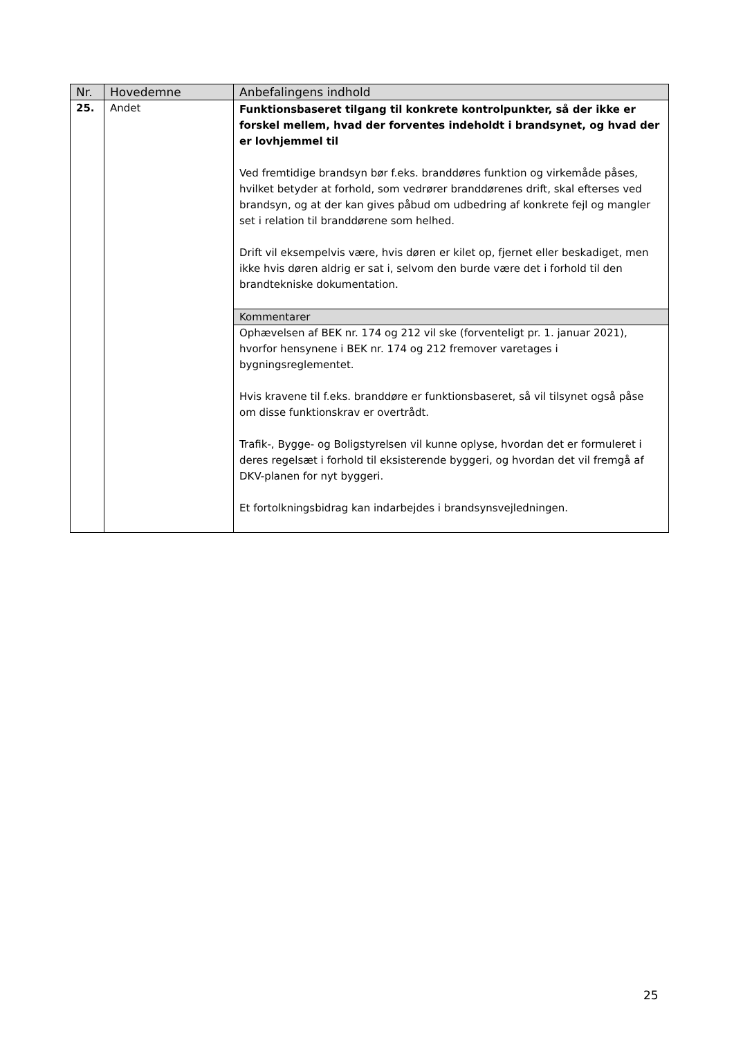| Nr. | Hovedemne | Anbefalingens indhold |
| --- | --- | --- |
| 25. | Andet | Funktionsbaseret tilgang til konkrete kontrolpunkter, så der ikke er forskel mellem, hvad der forventes indeholdt i brandsynet, og hvad der er lovhjemmel til Ved fremtidige brandsyn bør f.eks. branddøres funktion og virkemåde påses, hvilket betyder at forhold, som vedrører branddørenes drift, skal efterses ved brandsyn, og at der kan gives påbud om udbedring af konkrete fejl og mangler set i relation til branddørene som helhed. Drift vil eksempelvis være, hvis døren er kilet op, fjernet eller beskadiget, men ikke hvis døren aldrig er sat i, selvom den burde være det i forhold til den brandtekniske dokumentation. |
| | | Kommentarer |
| | | Ophævelsen af BEK nr. 174 og 212 vil ske (forventeligt pr. 1. januar 2021), hvorfor hensynene i BEK nr. 174 og 212 fremover varetages i bygningsreglementet. Hvis kravene til f.eks. branddøre er funktionsbaseret, så vil tilsynet også påse om disse funktionskrav er overtrådt. Trafik-, Bygge- og Boligstyrelsen vil kunne oplyse, hvordan det er formuleret i deres regelsæt i forhold til eksisterende byggeri, og hvordan det vil fremgå af DKV-planen for nyt byggeri. Et fortolkningsbidrag kan indarbejdes i brandsynsvejledningen. |
25